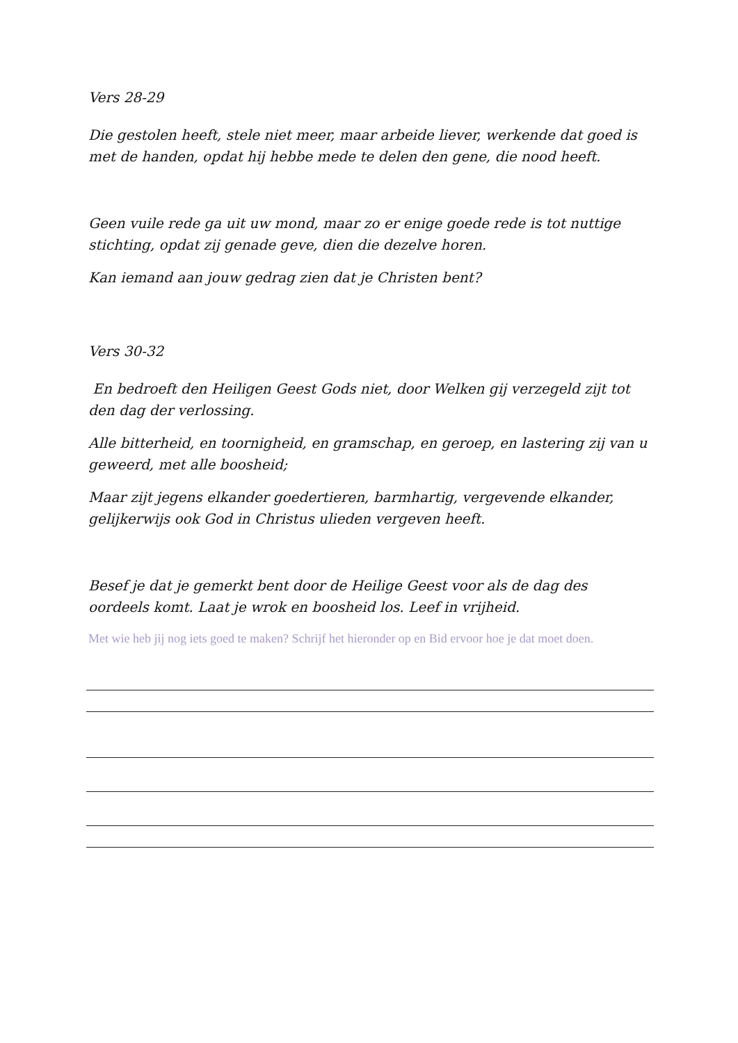Vers 28-29
Die gestolen heeft, stele niet meer, maar arbeide liever, werkende dat goed is met de handen, opdat hij hebbe mede te delen den gene, die nood heeft.
Geen vuile rede ga uit uw mond, maar zo er enige goede rede is tot nuttige stichting, opdat zij genade geve, dien die dezelve horen.
Kan iemand aan jouw gedrag zien dat je Christen bent?
Vers 30-32
En bedroeft den Heiligen Geest Gods niet, door Welken gij verzegeld zijt tot den dag der verlossing.
Alle bitterheid, en toornigheid, en gramschap, en geroep, en lastering zij van u geweerd, met alle boosheid;
Maar zijt jegens elkander goedertieren, barmhartig, vergevende elkander, gelijkerwijs ook God in Christus ulieden vergeven heeft.
Besef je dat je gemerkt bent door de Heilige Geest voor als de dag des oordeels komt. Laat je wrok en boosheid los. Leef in vrijheid.
Met wie heb jij nog iets goed te maken? Schrijf het hieronder op en Bid ervoor hoe je dat moet doen.